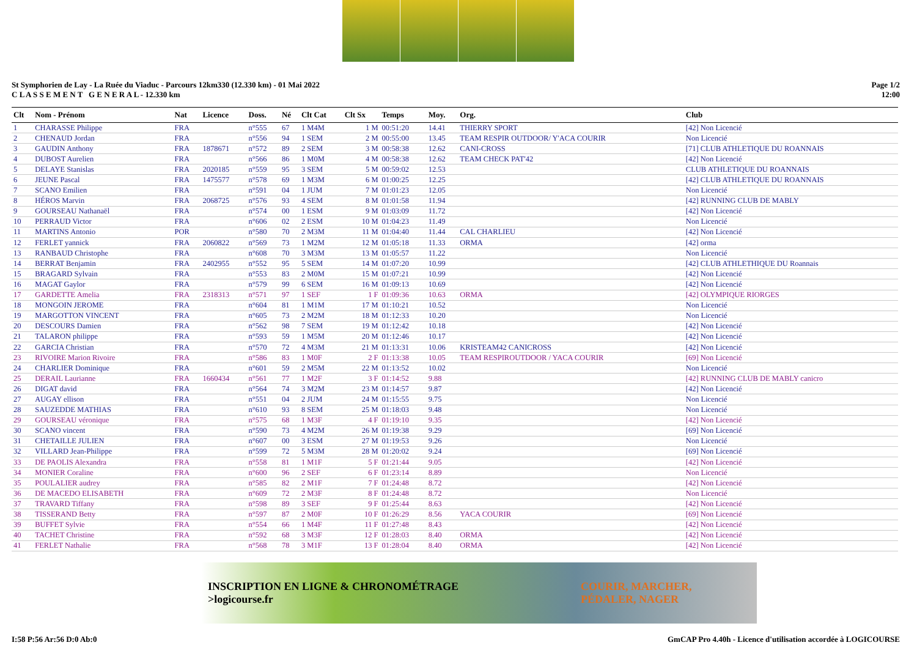St Symphorien de Lay - La Ruée du Viaduc - Parcours 12km330 (12.330 km) - 01 Mai 2022
C L A S S E M E N T G E N E R A L - 12.330 km
Page 1/2
12:00
| Clt | Nom - Prénom | Nat | Licence | Doss. | Né | Clt Cat | Clt Sx | Temps | Moy. | Org. | Club |
| --- | --- | --- | --- | --- | --- | --- | --- | --- | --- | --- | --- |
| 1 | CHARASSE Philippe | FRA | | n°555 | 67 | 1 M4M | 1 M | 00:51:20 | 14.41 | THIERRY SPORT | [42] Non Licencié |
| 2 | CHENAUD Jordan | FRA | | n°556 | 94 | 1 SEM | 2 M | 00:55:00 | 13.45 | TEAM RESPIR OUTDOOR/ Y'ACA COURIR | Non Licencié |
| 3 | GAUDIN Anthony | FRA | 1878671 | n°572 | 89 | 2 SEM | 3 M | 00:58:38 | 12.62 | CANI-CROSS | [71] CLUB ATHLETIQUE DU ROANNAIS |
| 4 | DUBOST Aurelien | FRA | | n°566 | 86 | 1 M0M | 4 M | 00:58:38 | 12.62 | TEAM CHECK PAT'42 | [42] Non Licencié |
| 5 | DELAYE Stanislas | FRA | 2020185 | n°559 | 95 | 3 SEM | 5 M | 00:59:02 | 12.53 | | CLUB ATHLETIQUE DU ROANNAIS |
| 6 | JEUNE Pascal | FRA | 1475577 | n°578 | 69 | 1 M3M | 6 M | 01:00:25 | 12.25 | | [42] CLUB ATHLETIQUE DU ROANNAIS |
| 7 | SCANO Emilien | FRA | | n°591 | 04 | 1 JUM | 7 M | 01:01:23 | 12.05 | | Non Licencié |
| 8 | HÉROS Marvin | FRA | 2068725 | n°576 | 93 | 4 SEM | 8 M | 01:01:58 | 11.94 | | [42] RUNNING CLUB DE MABLY |
| 9 | GOURSEAU Nathanaël | FRA | | n°574 | 00 | 1 ESM | 9 M | 01:03:09 | 11.72 | | [42] Non Licencié |
| 10 | PERRAUD Victor | FRA | | n°606 | 02 | 2 ESM | 10 M | 01:04:23 | 11.49 | | Non Licencié |
| 11 | MARTINS Antonio | POR | | n°580 | 70 | 2 M3M | 11 M | 01:04:40 | 11.44 | CAL CHARLIEU | [42] Non Licencié |
| 12 | FERLET yannick | FRA | 2060822 | n°569 | 73 | 1 M2M | 12 M | 01:05:18 | 11.33 | ORMA | [42] orma |
| 13 | RANBAUD Christophe | FRA | | n°608 | 70 | 3 M3M | 13 M | 01:05:57 | 11.22 | | Non Licencié |
| 14 | BERRAT Benjamin | FRA | 2402955 | n°552 | 95 | 5 SEM | 14 M | 01:07:20 | 10.99 | | [42] CLUB ATHLETHIQUE DU Roannais |
| 15 | BRAGARD Sylvain | FRA | | n°553 | 83 | 2 M0M | 15 M | 01:07:21 | 10.99 | | [42] Non Licencié |
| 16 | MAGAT Gaylor | FRA | | n°579 | 99 | 6 SEM | 16 M | 01:09:13 | 10.69 | | [42] Non Licencié |
| 17 | GARDETTE Amelia | FRA | 2318313 | n°571 | 97 | 1 SEF | 1 F | 01:09:36 | 10.63 | ORMA | [42] OLYMPIQUE RIORGES |
| 18 | MONGOIN JEROME | FRA | | n°604 | 81 | 1 M1M | 17 M | 01:10:21 | 10.52 | | Non Licencié |
| 19 | MARGOTTON VINCENT | FRA | | n°605 | 73 | 2 M2M | 18 M | 01:12:33 | 10.20 | | Non Licencié |
| 20 | DESCOURS Damien | FRA | | n°562 | 98 | 7 SEM | 19 M | 01:12:42 | 10.18 | | [42] Non Licencié |
| 21 | TALARON philippe | FRA | | n°593 | 59 | 1 M5M | 20 M | 01:12:46 | 10.17 | | [42] Non Licencié |
| 22 | GARCIA Christian | FRA | | n°570 | 72 | 4 M3M | 21 M | 01:13:31 | 10.06 | KRISTEAM42 CANICROSS | [42] Non Licencié |
| 23 | RIVOIRE Marion Rivoire | FRA | | n°586 | 83 | 1 M0F | 2 F | 01:13:38 | 10.05 | TEAM RESPIROUTDOOR / YACA COURIR | [69] Non Licencié |
| 24 | CHARLIER Dominique | FRA | | n°601 | 59 | 2 M5M | 22 M | 01:13:52 | 10.02 | | Non Licencié |
| 25 | DERAIL Laurianne | FRA | 1660434 | n°561 | 77 | 1 M2F | 3 F | 01:14:52 | 9.88 | | [42] RUNNING CLUB DE MABLY canicro |
| 26 | DIGAT david | FRA | | n°564 | 74 | 3 M2M | 23 M | 01:14:57 | 9.87 | | [42] Non Licencié |
| 27 | AUGAY ellison | FRA | | n°551 | 04 | 2 JUM | 24 M | 01:15:55 | 9.75 | | Non Licencié |
| 28 | SAUZEDDE MATHIAS | FRA | | n°610 | 93 | 8 SEM | 25 M | 01:18:03 | 9.48 | | Non Licencié |
| 29 | GOURSEAU véronique | FRA | | n°575 | 68 | 1 M3F | 4 F | 01:19:10 | 9.35 | | [42] Non Licencié |
| 30 | SCANO vincent | FRA | | n°590 | 73 | 4 M2M | 26 M | 01:19:38 | 9.29 | | [69] Non Licencié |
| 31 | CHETAILLE JULIEN | FRA | | n°607 | 00 | 3 ESM | 27 M | 01:19:53 | 9.26 | | Non Licencié |
| 32 | VILLARD Jean-Philippe | FRA | | n°599 | 72 | 5 M3M | 28 M | 01:20:02 | 9.24 | | [69] Non Licencié |
| 33 | DE PAOLIS Alexandra | FRA | | n°558 | 81 | 1 M1F | 5 F | 01:21:44 | 9.05 | | [42] Non Licencié |
| 34 | MONIER Coraline | FRA | | n°600 | 96 | 2 SEF | 6 F | 01:23:14 | 8.89 | | Non Licencié |
| 35 | POULALIER audrey | FRA | | n°585 | 82 | 2 M1F | 7 F | 01:24:48 | 8.72 | | [42] Non Licencié |
| 36 | DE MACEDO ELISABETH | FRA | | n°609 | 72 | 2 M3F | 8 F | 01:24:48 | 8.72 | | Non Licencié |
| 37 | TRAVARD Tiffany | FRA | | n°598 | 89 | 3 SEF | 9 F | 01:25:44 | 8.63 | | [42] Non Licencié |
| 38 | TISSERAND Betty | FRA | | n°597 | 87 | 2 M0F | 10 F | 01:26:29 | 8.56 | YACA COURIR | [69] Non Licencié |
| 39 | BUFFET Sylvie | FRA | | n°554 | 66 | 1 M4F | 11 F | 01:27:48 | 8.43 | | [42] Non Licencié |
| 40 | TACHET Christine | FRA | | n°592 | 68 | 3 M3F | 12 F | 01:28:03 | 8.40 | ORMA | [42] Non Licencié |
| 41 | FERLET Nathalie | FRA | | n°568 | 78 | 3 M1F | 13 F | 01:28:04 | 8.40 | ORMA | [42] Non Licencié |
INSCRIPTION EN LIGNE & CHRONOMÉTRAGE
>logicourse.fr COURIR, MARCHER,
PÉDALER, NAGER
I:58 P:56 Ar:56 D:0 Ab:0 GmCAP Pro 4.40h - Licence d'utilisation accordée à LOGICOURSE